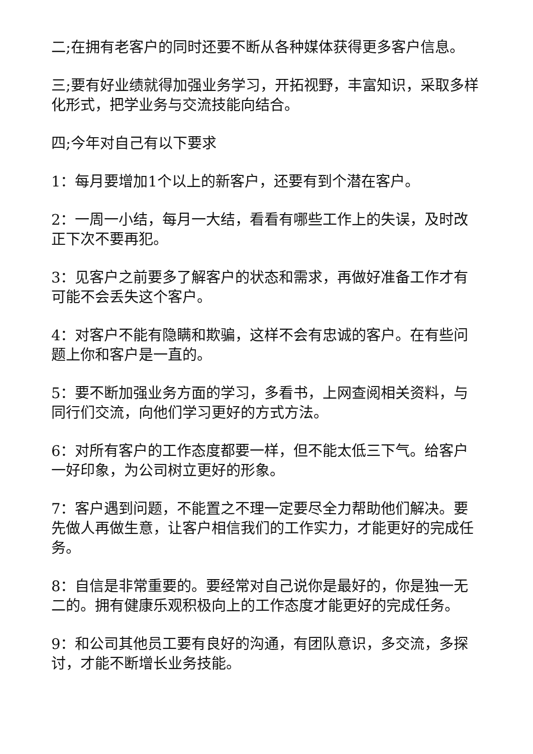二;在拥有老客户的同时还要不断从各种媒体获得更多客户信息。
三;要有好业绩就得加强业务学习，开拓视野，丰富知识，采取多样化形式，把学业务与交流技能向结合。
四;今年对自己有以下要求
1：每月要增加1个以上的新客户，还要有到个潜在客户。
2：一周一小结，每月一大结，看看有哪些工作上的失误，及时改正下次不要再犯。
3：见客户之前要多了解客户的状态和需求，再做好准备工作才有可能不会丢失这个客户。
4：对客户不能有隐瞒和欺骗，这样不会有忠诚的客户。在有些问题上你和客户是一直的。
5：要不断加强业务方面的学习，多看书，上网查阅相关资料，与同行们交流，向他们学习更好的方式方法。
6：对所有客户的工作态度都要一样，但不能太低三下气。给客户一好印象，为公司树立更好的形象。
7：客户遇到问题，不能置之不理一定要尽全力帮助他们解决。要先做人再做生意，让客户相信我们的工作实力，才能更好的完成任务。
8：自信是非常重要的。要经常对自己说你是最好的，你是独一无二的。拥有健康乐观积极向上的工作态度才能更好的完成任务。
9：和公司其他员工要有良好的沟通，有团队意识，多交流，多探讨，才能不断增长业务技能。